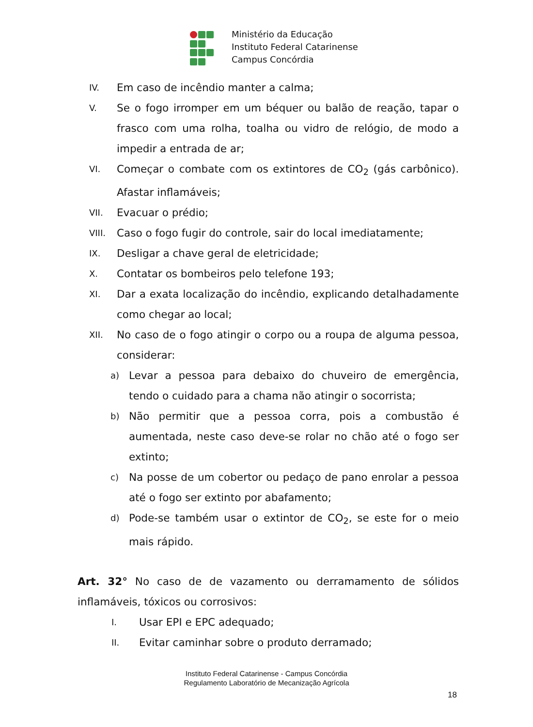Ministério da Educação
Instituto Federal Catarinense
Campus Concórdia
IV. Em caso de incêndio manter a calma;
V. Se o fogo irromper em um béquer ou balão de reação, tapar o frasco com uma rolha, toalha ou vidro de relógio, de modo a impedir a entrada de ar;
VI. Começar o combate com os extintores de CO<sub>2</sub> (gás carbônico). Afastar inflamáveis;
VII. Evacuar o prédio;
VIII. Caso o fogo fugir do controle, sair do local imediatamente;
IX. Desligar a chave geral de eletricidade;
X. Contatar os bombeiros pelo telefone 193;
XI. Dar a exata localização do incêndio, explicando detalhadamente como chegar ao local;
XII. No caso de o fogo atingir o corpo ou a roupa de alguma pessoa, considerar:
a) Levar a pessoa para debaixo do chuveiro de emergência, tendo o cuidado para a chama não atingir o socorrista;
b) Não permitir que a pessoa corra, pois a combustão é aumentada, neste caso deve-se rolar no chão até o fogo ser extinto;
c) Na posse de um cobertor ou pedaço de pano enrolar a pessoa até o fogo ser extinto por abafamento;
d) Pode-se também usar o extintor de CO<sub>2</sub>, se este for o meio mais rápido.
Art. 32° No caso de de vazamento ou derramamento de sólidos inflamáveis, tóxicos ou corrosivos:
I. Usar EPI e EPC adequado;
II. Evitar caminhar sobre o produto derramado;
Instituto Federal Catarinense - Campus Concórdia
Regulamento Laboratório de Mecanização Agrícola
18